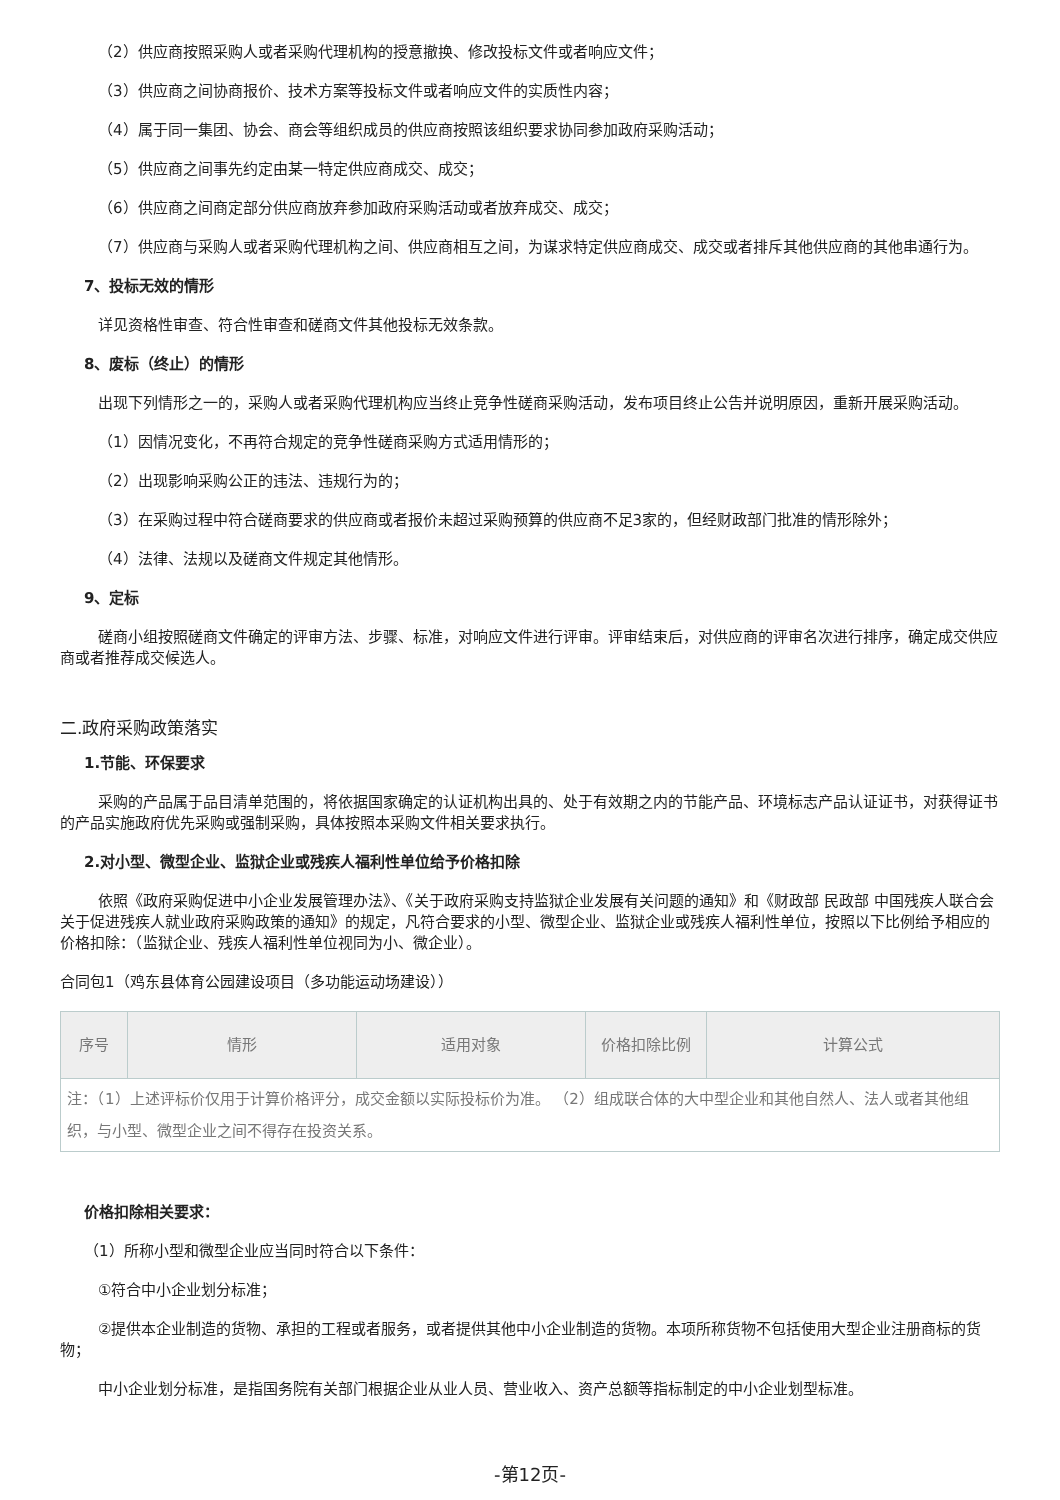（2）供应商按照采购人或者采购代理机构的授意撤换、修改投标文件或者响应文件；
（3）供应商之间协商报价、技术方案等投标文件或者响应文件的实质性内容；
（4）属于同一集团、协会、商会等组织成员的供应商按照该组织要求协同参加政府采购活动；
（5）供应商之间事先约定由某一特定供应商成交、成交；
（6）供应商之间商定部分供应商放弃参加政府采购活动或者放弃成交、成交；
（7）供应商与采购人或者采购代理机构之间、供应商相互之间，为谋求特定供应商成交、成交或者排斥其他供应商的其他串通行为。
7、投标无效的情形
详见资格性审查、符合性审查和磋商文件其他投标无效条款。
8、废标（终止）的情形
出现下列情形之一的，采购人或者采购代理机构应当终止竞争性磋商采购活动，发布项目终止公告并说明原因，重新开展采购活动。
（1）因情况变化，不再符合规定的竞争性磋商采购方式适用情形的；
（2）出现影响采购公正的违法、违规行为的；
（3）在采购过程中符合磋商要求的供应商或者报价未超过采购预算的供应商不足3家的，但经财政部门批准的情形除外；
（4）法律、法规以及磋商文件规定其他情形。
9、定标
磋商小组按照磋商文件确定的评审方法、步骤、标准，对响应文件进行评审。评审结束后，对供应商的评审名次进行排序，确定成交供应商或者推荐成交候选人。
二.政府采购政策落实
1.节能、环保要求
采购的产品属于品目清单范围的，将依据国家确定的认证机构出具的、处于有效期之内的节能产品、环境标志产品认证证书，对获得证书的产品实施政府优先采购或强制采购，具体按照本采购文件相关要求执行。
2.对小型、微型企业、监狱企业或残疾人福利性单位给予价格扣除
依照《政府采购促进中小企业发展管理办法》、《关于政府采购支持监狱企业发展有关问题的通知》和《财政部 民政部 中国残疾人联合会关于促进残疾人就业政府采购政策的通知》的规定，凡符合要求的小型、微型企业、监狱企业或残疾人福利性单位，按照以下比例给予相应的价格扣除：（监狱企业、残疾人福利性单位视同为小、微企业）。
合同包1（鸡东县体育公园建设项目（多功能运动场建设））
| 序号 | 情形 | 适用对象 | 价格扣除比例 | 计算公式 |
| --- | --- | --- | --- | --- |
| 注：（1）上述评标价仅用于计算价格评分，成交金额以实际投标价为准。 （2）组成联合体的大中型企业和其他自然人、法人或者其他组织，与小型、微型企业之间不得存在投资关系。 | | | | |
价格扣除相关要求：
（1）所称小型和微型企业应当同时符合以下条件：
①符合中小企业划分标准；
②提供本企业制造的货物、承担的工程或者服务，或者提供其他中小企业制造的货物。本项所称货物不包括使用大型企业注册商标的货物；
中小企业划分标准，是指国务院有关部门根据企业从业人员、营业收入、资产总额等指标制定的中小企业划型标准。
-第12页-